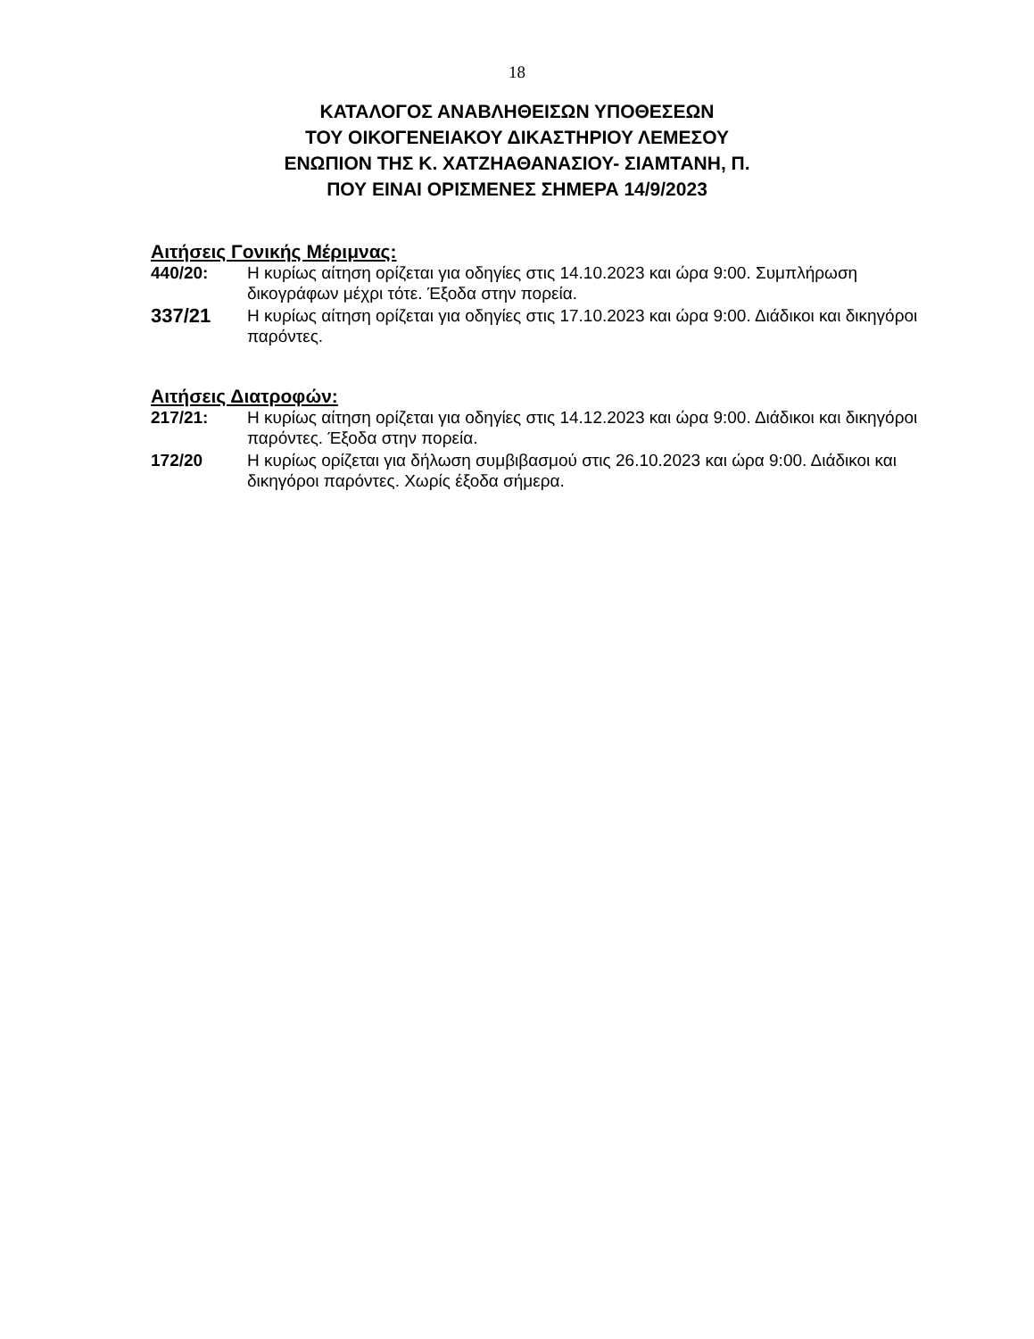18
ΚΑΤΑΛΟΓΟΣ ΑΝΑΒΛΗΘΕΙΣΩΝ ΥΠΟΘΕΣΕΩΝ
ΤΟΥ ΟΙΚΟΓΕΝΕΙΑΚΟΥ ΔΙΚΑΣΤΗΡΙΟΥ ΛΕΜΕΣΟΥ
ΕΝΩΠΙΟΝ ΤΗΣ Κ. ΧΑΤΖΗΑΘΑΝΑΣΙΟΥ- ΣΙΑΜΤΑΝΗ, Π.
ΠΟΥ ΕΙΝΑΙ ΟΡΙΣΜΕΝΕΣ ΣΗΜΕΡΑ 14/9/2023
Αιτήσεις Γονικής Μέριμνας:
440/20: Η κυρίως αίτηση ορίζεται για οδηγίες στις 14.10.2023 και ώρα 9:00. Συμπλήρωση δικογράφων μέχρι τότε. Έξοδα στην πορεία.
337/21
Η κυρίως αίτηση ορίζεται για οδηγίες στις 17.10.2023 και ώρα 9:00. Διάδικοι και δικηγόροι παρόντες.
Αιτήσεις Διατροφών:
217/21: Η κυρίως αίτηση ορίζεται για οδηγίες στις 14.12.2023 και ώρα 9:00. Διάδικοι και δικηγόροι παρόντες. Έξοδα στην πορεία.
172/20 Η κυρίως ορίζεται για δήλωση συμβιβασμού στις 26.10.2023 και ώρα 9:00. Διάδικοι και δικηγόροι παρόντες. Χωρίς έξοδα σήμερα.